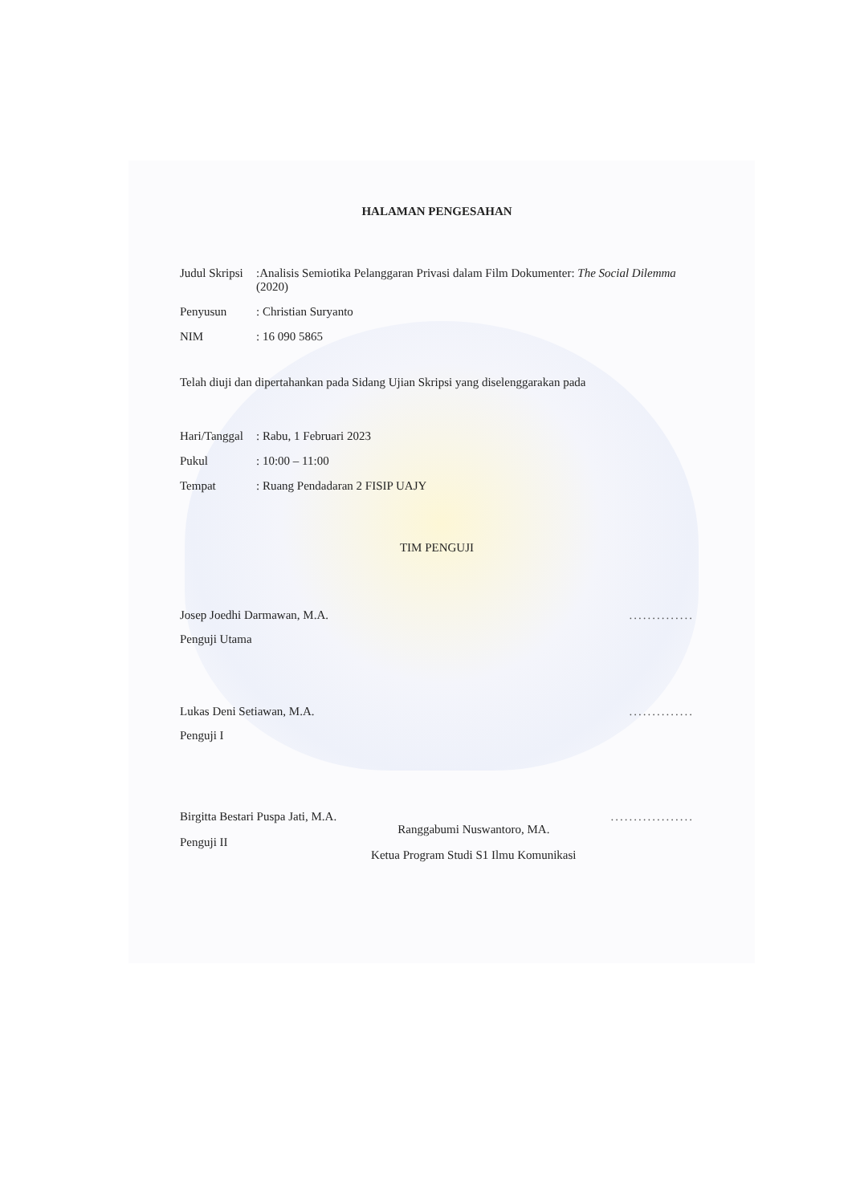HALAMAN PENGESAHAN
Judul Skripsi
:Analisis Semiotika Pelanggaran Privasi dalam Film Dokumenter: The Social Dilemma (2020)
Penyusun : Christian Suryanto
NIM : 16 090 5865
Telah diuji dan dipertahankan pada Sidang Ujian Skripsi yang diselenggarakan pada
Hari/Tanggal
: Rabu, 1 Februari 2023
Pukul : 10:00 – 11:00
Tempat : Ruang Pendadaran 2 FISIP UAJY
TIM PENGUJI
Josep Joedhi Darmawan, M.A...............
Penguji Utama
Lukas Deni Setiawan, M.A...............
Penguji I
Birgitta Bestari Puspa Jati, M.A.
Penguji II
Ranggabumi Nuswantoro, MA.
Ketua Program Studi S1 Ilmu Komunikasi
..................